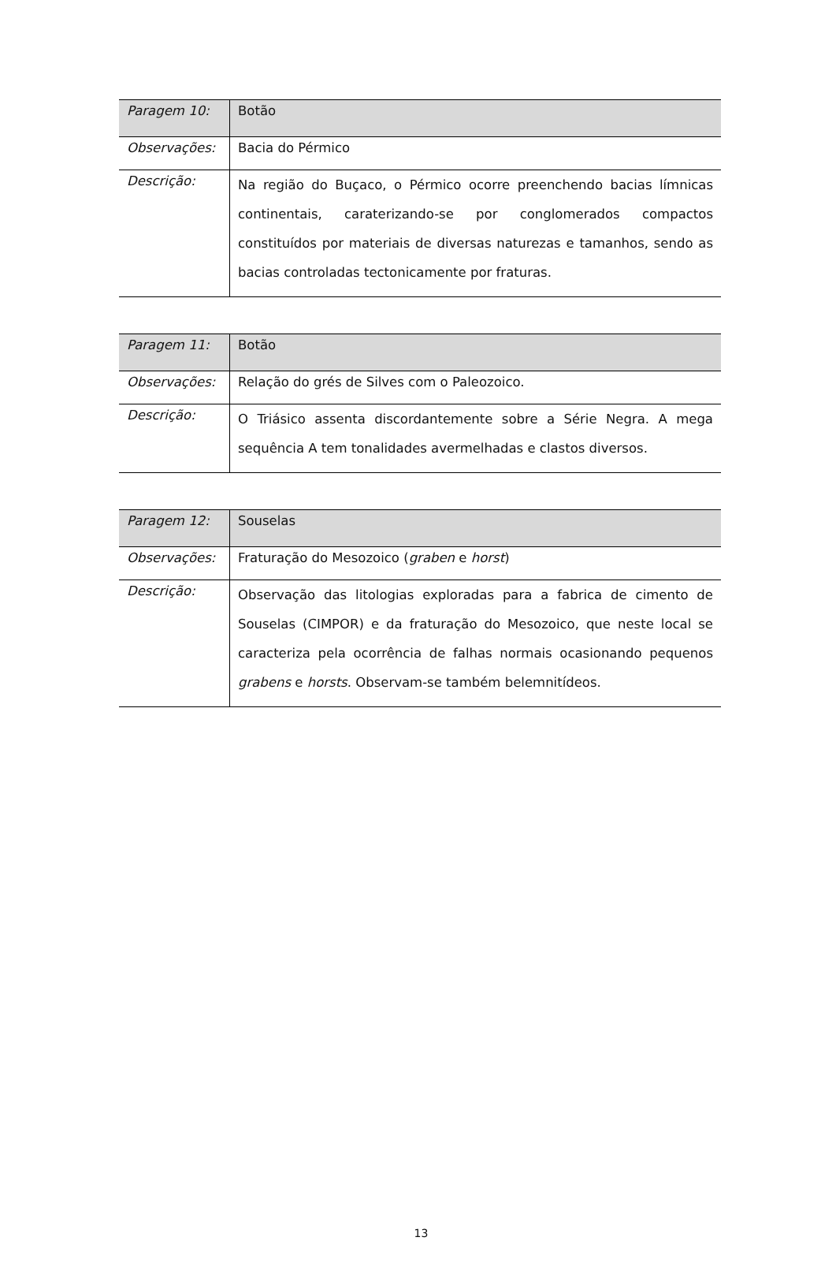| Paragem 10: | Botão |
| Observações: | Bacia do Pérmico |
| Descrição: | Na região do Buçaco, o Pérmico ocorre preenchendo bacias límnicas continentais, caraterizando-se por conglomerados compactos constituídos por materiais de diversas naturezas e tamanhos, sendo as bacias controladas tectonicamente por fraturas. |
| Paragem 11: | Botão |
| Observações: | Relação do grés de Silves com o Paleozoico. |
| Descrição: | O Triásico assenta discordantemente sobre a Série Negra. A mega sequência A tem tonalidades avermelhadas e clastos diversos. |
| Paragem 12: | Souselas |
| Observações: | Fraturação do Mesozoico ( graben e horst ) |
| Descrição: | Observação das litologias exploradas para a fabrica de cimento de Souselas (CIMPOR) e da fraturação do Mesozoico, que neste local se caracteriza pela ocorrência de falhas normais ocasionando pequenos grabens e horsts . Observam-se também belemnitídeos. |
13